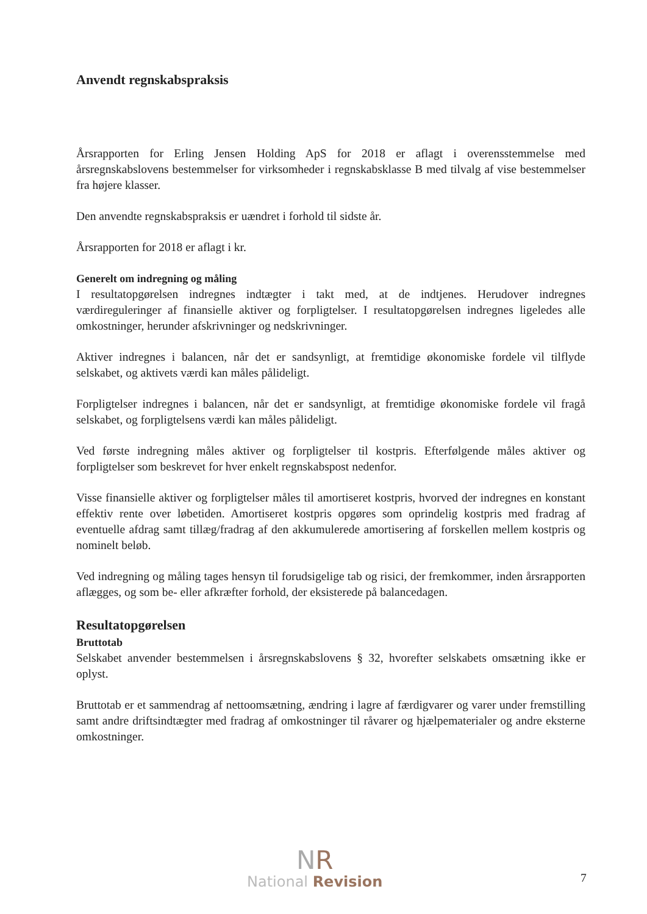Anvendt regnskabspraksis
Årsrapporten for Erling Jensen Holding ApS for 2018 er aflagt i overensstemmelse med årsregnskabslovens bestemmelser for virksomheder i regnskabsklasse B med tilvalg af vise bestemmelser fra højere klasser.
Den anvendte regnskabspraksis er uændret i forhold til sidste år.
Årsrapporten for 2018 er aflagt i kr.
Generelt om indregning og måling
I resultatopgørelsen indregnes indtægter i takt med, at de indtjenes. Herudover indregnes værdireguleringer af finansielle aktiver og forpligtelser. I resultatopgørelsen indregnes ligeledes alle omkostninger, herunder afskrivninger og nedskrivninger.
Aktiver indregnes i balancen, når det er sandsynligt, at fremtidige økonomiske fordele vil tilflyde selskabet, og aktivets værdi kan måles pålideligt.
Forpligtelser indregnes i balancen, når det er sandsynligt, at fremtidige økonomiske fordele vil fragå selskabet, og forpligtelsens værdi kan måles pålideligt.
Ved første indregning måles aktiver og forpligtelser til kostpris. Efterfølgende måles aktiver og forpligtelser som beskrevet for hver enkelt regnskabspost nedenfor.
Visse finansielle aktiver og forpligtelser måles til amortiseret kostpris, hvorved der indregnes en konstant effektiv rente over løbetiden. Amortiseret kostpris opgøres som oprindelig kostpris med fradrag af eventuelle afdrag samt tillæg/fradrag af den akkumulerede amortisering af forskellen mellem kostpris og nominelt beløb.
Ved indregning og måling tages hensyn til forudsigelige tab og risici, der fremkommer, inden årsrapporten aflægges, og som be- eller afkræfter forhold, der eksisterede på balancedagen.
Resultatopgørelsen
Bruttotab
Selskabet anvender bestemmelsen i årsregnskabslovens § 32, hvorefter selskabets omsætning ikke er oplyst.
Bruttotab er et sammendrag af nettoomsætning, ændring i lagre af færdigvarer og varer under fremstilling samt andre driftsindtægter med fradrag af omkostninger til råvarer og hjælpematerialer og andre eksterne omkostninger.
NR
National Revision
7